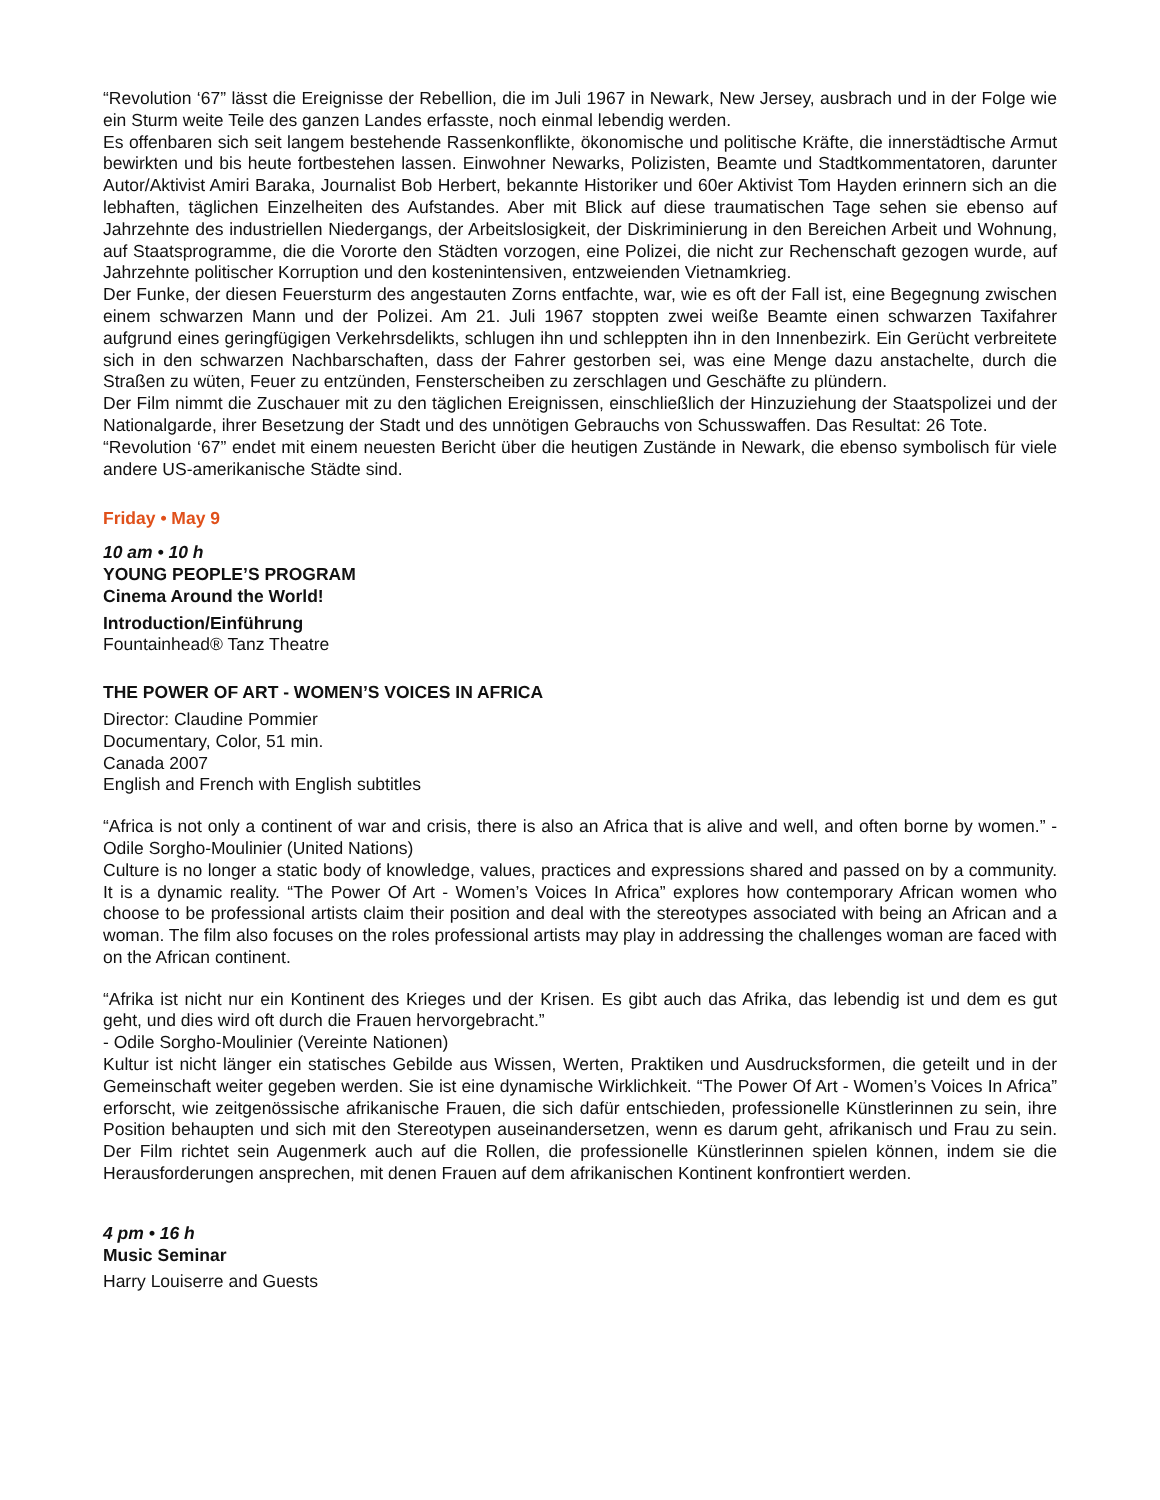“Revolution ‘67” lässt die Ereignisse der Rebellion, die im Juli 1967 in Newark, New Jersey, ausbrach und in der Folge wie ein Sturm weite Teile des ganzen Landes erfasste, noch einmal lebendig werden.
Es offenbaren sich seit langem bestehende Rassenkonflikte, ökonomische und politische Kräfte, die innerstädtische Armut bewirkten und bis heute fortbestehen lassen. Einwohner Newarks, Polizisten, Beamte und Stadtkommentatoren, darunter Autor/Aktivist Amiri Baraka, Journalist Bob Herbert, bekannte Historiker und 60er Aktivist Tom Hayden erinnern sich an die lebhaften, täglichen Einzelheiten des Aufstandes. Aber mit Blick auf diese traumatischen Tage sehen sie ebenso auf Jahrzehnte des industriellen Niedergangs, der Arbeitslosigkeit, der Diskriminierung in den Bereichen Arbeit und Wohnung, auf Staatsprogramme, die die Vororte den Städten vorzogen, eine Polizei, die nicht zur Rechenschaft gezogen wurde, auf Jahrzehnte politischer Korruption und den kostenintensiven, entzweienden Vietnamkrieg.
Der Funke, der diesen Feuersturm des angestauten Zorns entfachte, war, wie es oft der Fall ist, eine Begegnung zwischen einem schwarzen Mann und der Polizei. Am 21. Juli 1967 stoppten zwei weiße Beamte einen schwarzen Taxifahrer aufgrund eines geringfügigen Verkehrsdelikts, schlugen ihn und schleppten ihn in den Innenbezirk. Ein Gerücht verbreitete sich in den schwarzen Nachbarschaften, dass der Fahrer gestorben sei, was eine Menge dazu anstachelte, durch die Straßen zu wüten, Feuer zu entzünden, Fensterscheiben zu zerschlagen und Geschäfte zu plündern.
Der Film nimmt die Zuschauer mit zu den täglichen Ereignissen, einschließlich der Hinzuziehung der Staatspolizei und der Nationalgarde, ihrer Besetzung der Stadt und des unnötigen Gebrauchs von Schusswaffen. Das Resultat: 26 Tote.
“Revolution ‘67” endet mit einem neuesten Bericht über die heutigen Zustände in Newark, die ebenso symbolisch für viele andere US-amerikanische Städte sind.
Friday • May 9
10 am • 10 h
YOUNG PEOPLE’S PROGRAM
Cinema Around the World!
Introduction/Einführung
Fountainhead® Tanz Theatre
THE POWER OF ART - WOMEN’S VOICES IN AFRICA
Director: Claudine Pommier
Documentary, Color, 51 min.
Canada 2007
English and French with English subtitles
“Africa is not only a continent of war and crisis, there is also an Africa that is alive and well, and often borne by women.” - Odile Sorgho-Moulinier (United Nations)
Culture is no longer a static body of knowledge, values, practices and expressions shared and passed on by a community. It is a dynamic reality. “The Power Of Art - Women’s Voices In Africa” explores how contemporary African women who choose to be professional artists claim their position and deal with the stereotypes associated with being an African and a woman. The film also focuses on the roles professional artists may play in addressing the challenges woman are faced with on the African continent.
“Afrika ist nicht nur ein Kontinent des Krieges und der Krisen. Es gibt auch das Afrika, das lebendig ist und dem es gut geht, und dies wird oft durch die Frauen hervorgebracht.”
- Odile Sorgho-Moulinier (Vereinte Nationen)
Kultur ist nicht länger ein statisches Gebilde aus Wissen, Werten, Praktiken und Ausdrucksformen, die geteilt und in der Gemeinschaft weiter gegeben werden. Sie ist eine dynamische Wirklichkeit. “The Power Of Art - Women’s Voices In Africa” erforscht, wie zeitgenössische afrikanische Frauen, die sich dafür entschieden, professionelle Künstlerinnen zu sein, ihre Position behaupten und sich mit den Stereotypen auseinandersetzen, wenn es darum geht, afrikanisch und Frau zu sein. Der Film richtet sein Augenmerk auch auf die Rollen, die professionelle Künstlerinnen spielen können, indem sie die Herausforderungen ansprechen, mit denen Frauen auf dem afrikanischen Kontinent konfrontiert werden.
4 pm • 16 h
Music Seminar
Harry Louiserre and Guests